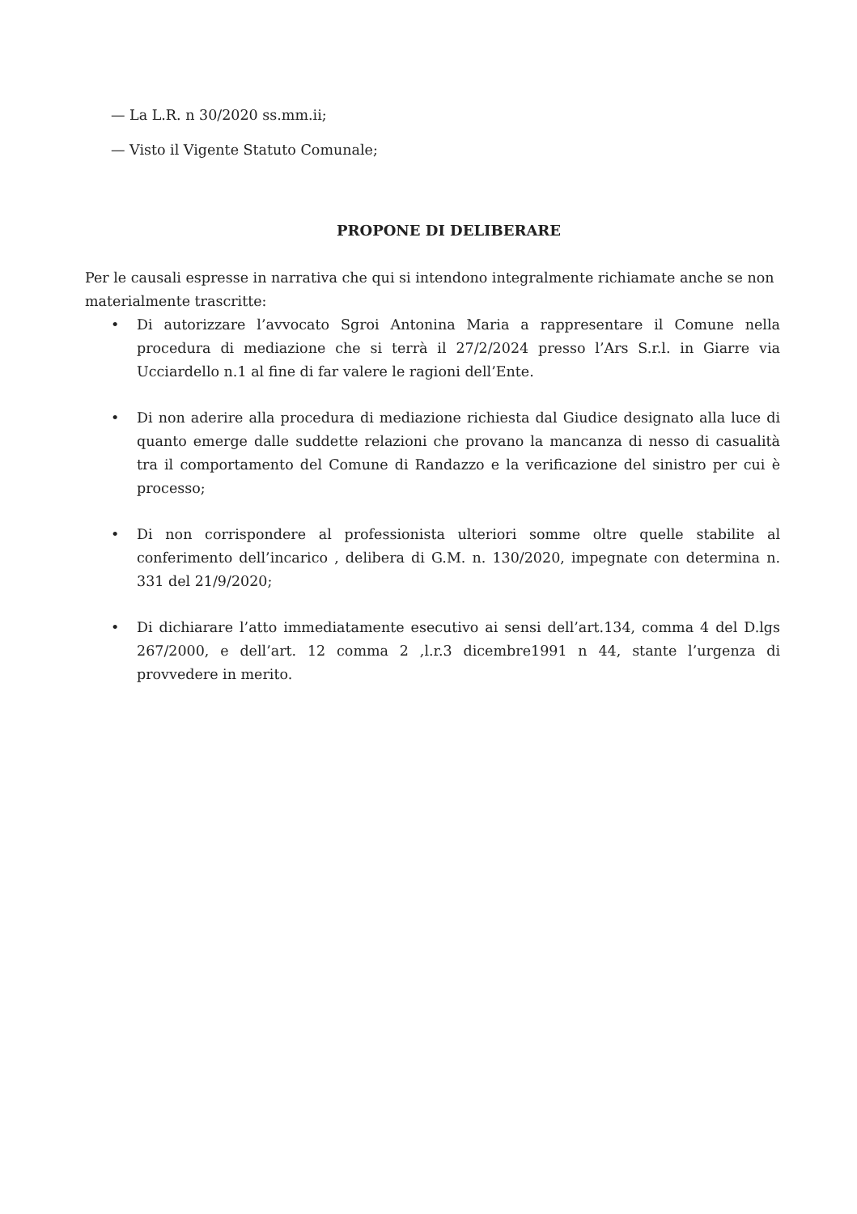— La L.R. n 30/2020 ss.mm.ii;
— Visto il Vigente Statuto Comunale;
PROPONE DI DELIBERARE
Per le causali espresse in narrativa che qui si intendono integralmente richiamate anche se non materialmente trascritte:
• Di autorizzare l’avvocato Sgroi Antonina Maria a rappresentare il Comune nella procedura di mediazione che si terrà il 27/2/2024 presso l’Ars S.r.l. in Giarre via Ucciardello n.1 al fine di far valere le ragioni dell’Ente.
• Di non aderire alla procedura di mediazione richiesta dal Giudice designato alla luce di quanto emerge dalle suddette relazioni che provano la mancanza di nesso di casualità tra il comportamento del Comune di Randazzo e la verificazione del sinistro per cui è processo;
• Di non corrispondere al professionista ulteriori somme oltre quelle stabilite al conferimento dell’incarico , delibera di G.M. n. 130/2020, impegnate con determina n. 331 del 21/9/2020;
• Di dichiarare l’atto immediatamente esecutivo ai sensi dell’art.134, comma 4 del D.lgs 267/2000, e dell’art. 12 comma 2 ,l.r.3 dicembre1991 n 44, stante l’urgenza di provvedere in merito.